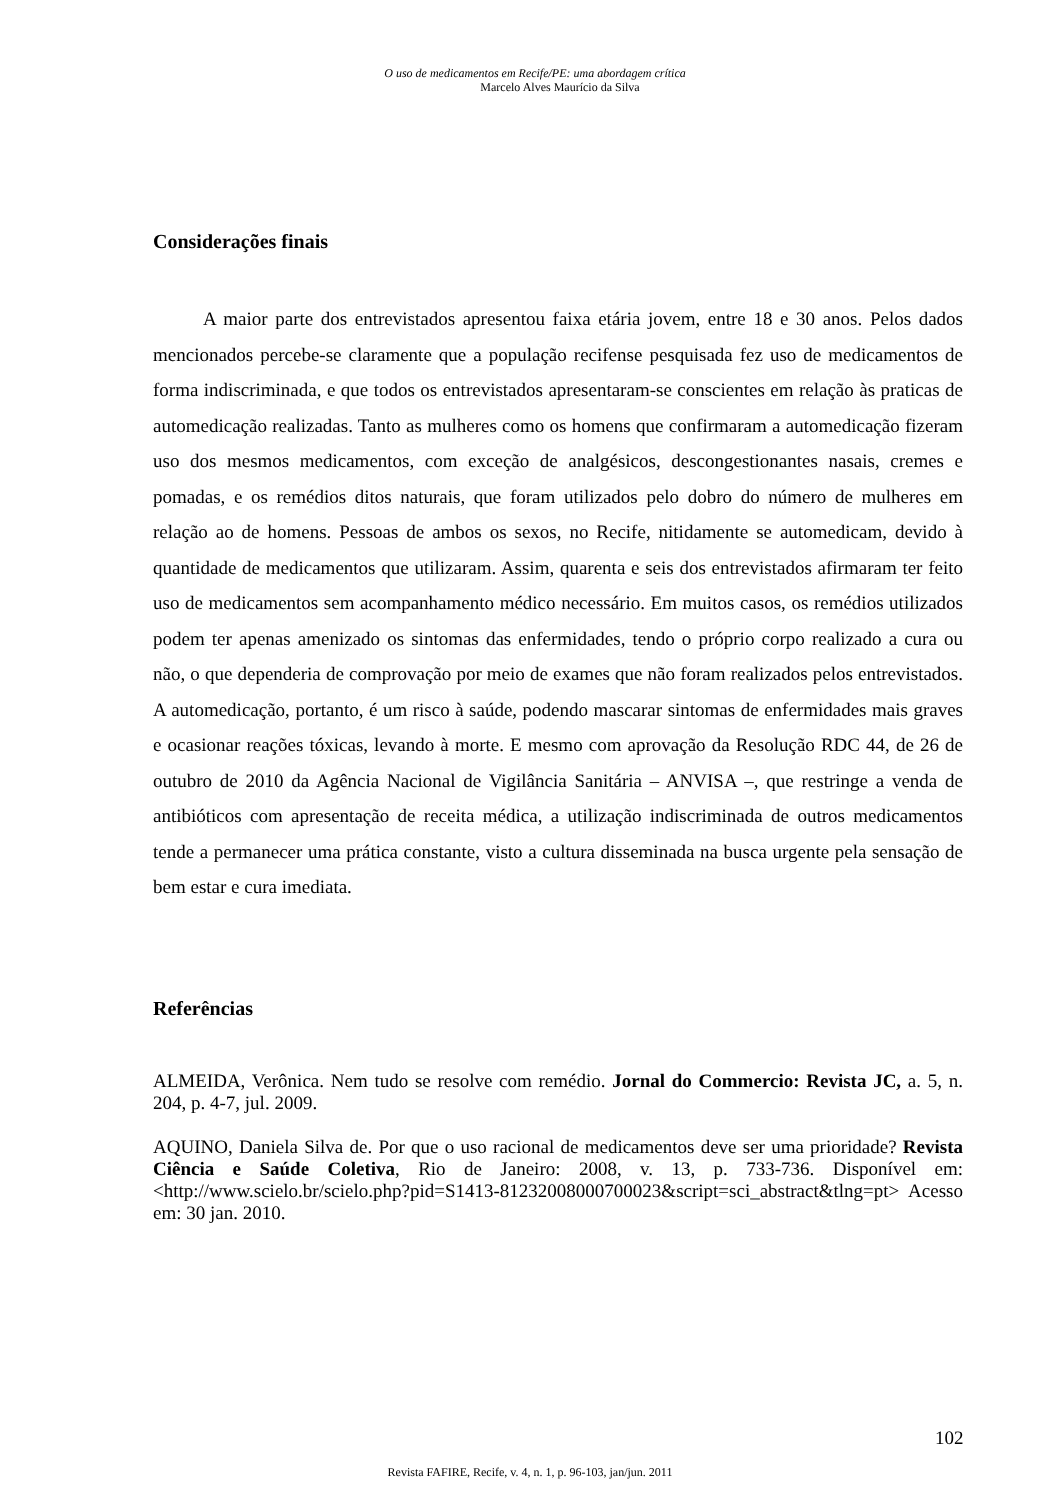O uso de medicamentos em Recife/PE: uma abordagem crítica
Marcelo Alves Maurício da Silva
Considerações finais
A maior parte dos entrevistados apresentou faixa etária jovem, entre 18 e 30 anos. Pelos dados mencionados percebe-se claramente que a população recifense pesquisada fez uso de medicamentos de forma indiscriminada, e que todos os entrevistados apresentaram-se conscientes em relação às praticas de automedicação realizadas. Tanto as mulheres como os homens que confirmaram a automedicação fizeram uso dos mesmos medicamentos, com exceção de analgésicos, descongestionantes nasais, cremes e pomadas, e os remédios ditos naturais, que foram utilizados pelo dobro do número de mulheres em relação ao de homens. Pessoas de ambos os sexos, no Recife, nitidamente se automedicam, devido à quantidade de medicamentos que utilizaram. Assim, quarenta e seis dos entrevistados afirmaram ter feito uso de medicamentos sem acompanhamento médico necessário. Em muitos casos, os remédios utilizados podem ter apenas amenizado os sintomas das enfermidades, tendo o próprio corpo realizado a cura ou não, o que dependeria de comprovação por meio de exames que não foram realizados pelos entrevistados. A automedicação, portanto, é um risco à saúde, podendo mascarar sintomas de enfermidades mais graves e ocasionar reações tóxicas, levando à morte. E mesmo com aprovação da Resolução RDC 44, de 26 de outubro de 2010 da Agência Nacional de Vigilância Sanitária – ANVISA –, que restringe a venda de antibióticos com apresentação de receita médica, a utilização indiscriminada de outros medicamentos tende a permanecer uma prática constante, visto a cultura disseminada na busca urgente pela sensação de bem estar e cura imediata.
Referências
ALMEIDA, Verônica. Nem tudo se resolve com remédio. Jornal do Commercio: Revista JC, a. 5, n. 204, p. 4-7, jul. 2009.
AQUINO, Daniela Silva de. Por que o uso racional de medicamentos deve ser uma prioridade? Revista Ciência e Saúde Coletiva, Rio de Janeiro: 2008, v. 13, p. 733-736. Disponível em: <http://www.scielo.br/scielo.php?pid=S1413-81232008000700023&script=sci_abstract&tlng=pt> Acesso em: 30 jan. 2010.
102
Revista FAFIRE, Recife, v. 4, n. 1, p. 96-103, jan/jun. 2011